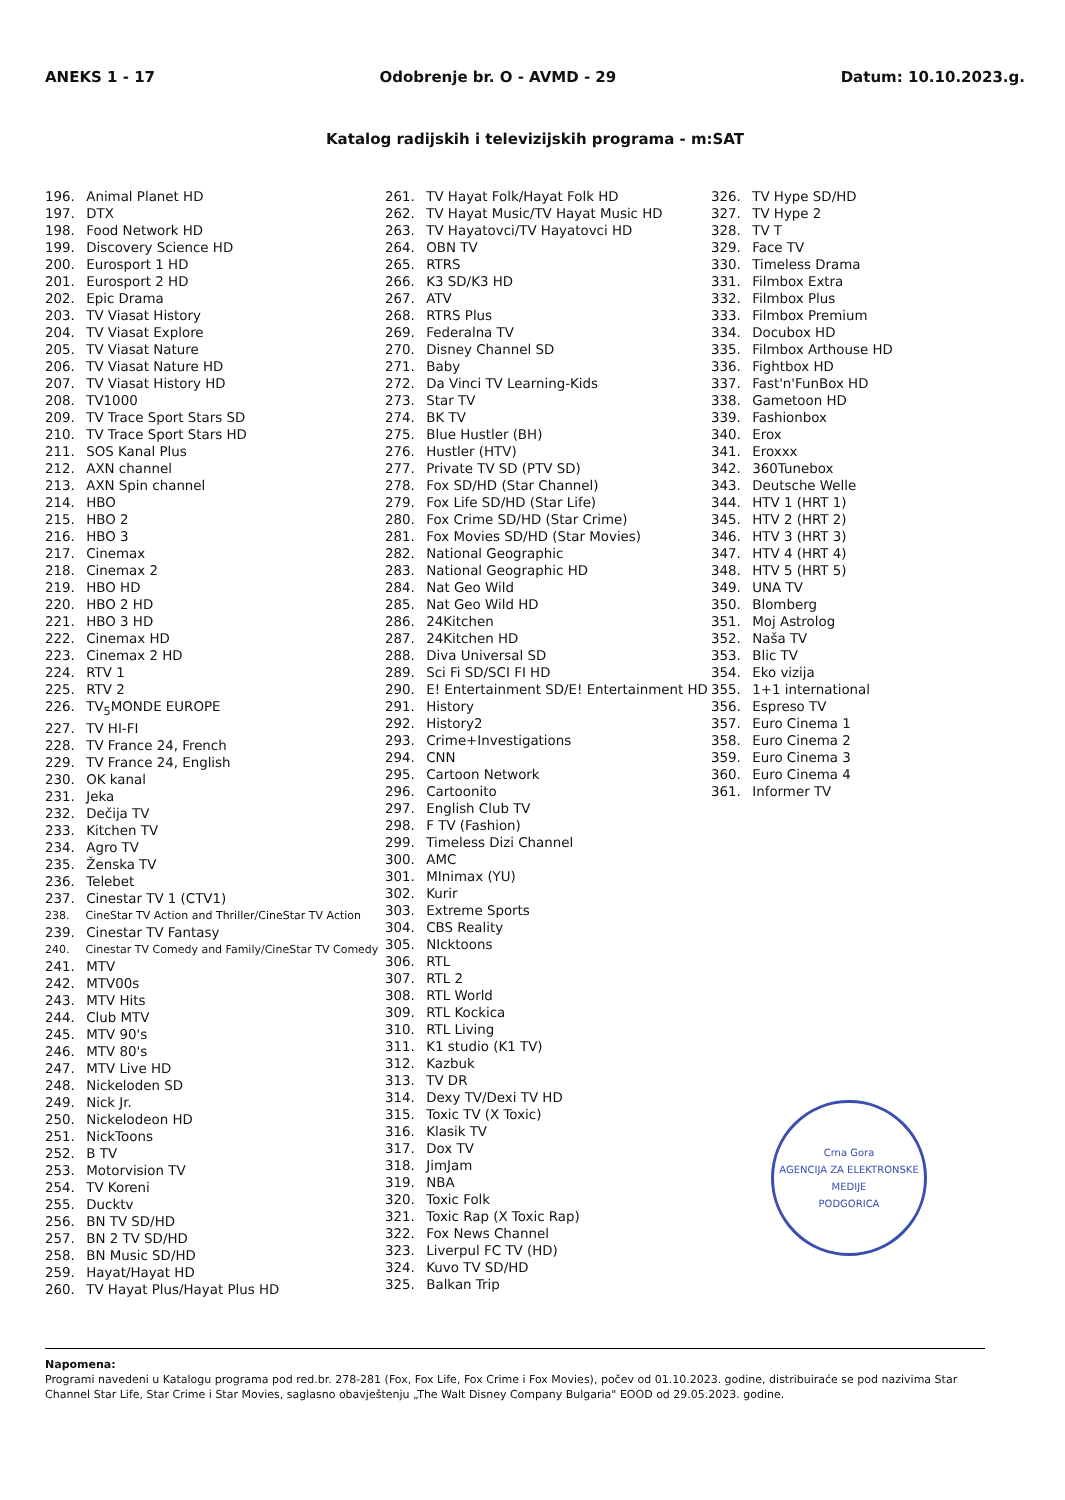ANEKS 1 - 17 Odobrenje br. O - AVMD - 29 Datum: 10.10.2023.g.
Katalog radijskih i televizijskih programa - m:SAT
196. Animal Planet HD
197. DTX
198. Food Network HD
199. Discovery Science HD
200. Eurosport 1 HD
201. Eurosport 2 HD
202. Epic Drama
203. TV Viasat History
204. TV Viasat Explore
205. TV Viasat Nature
206. TV Viasat Nature HD
207. TV Viasat History HD
208. TV1000
209. TV Trace Sport Stars SD
210. TV Trace Sport Stars HD
211. SOS Kanal Plus
212. AXN channel
213. AXN Spin channel
214. HBO
215. HBO 2
216. HBO 3
217. Cinemax
218. Cinemax 2
219. HBO HD
220. HBO 2 HD
221. HBO 3 HD
222. Cinemax HD
223. Cinemax 2 HD
224. RTV 1
225. RTV 2
226. TV<sub>5</sub>MONDE EUROPE
227. TV HI-FI
228. TV France 24, French
229. TV France 24, English
230. OK kanal
231. Jeka
232. Dečija TV
233. Kitchen TV
234. Agro TV
235. Ženska TV
236. Telebet
237. Cinestar TV 1 (CTV1)
238. CineStar TV Action and Thriller/CineStar TV Action
239. Cinestar TV Fantasy
240. Cinestar TV Comedy and Family/CineStar TV Comedy
241. MTV
242. MTV00s
243. MTV Hits
244. Club MTV
245. MTV 90's
246. MTV 80's
247. MTV Live HD
248. Nickeloden SD
249. Nick Jr.
250. Nickelodeon HD
251. NickToons
252. B TV
253. Motorvision TV
254. TV Koreni
255. Ducktv
256. BN TV SD/HD
257. BN 2 TV SD/HD
258. BN Music SD/HD
259. Hayat/Hayat HD
260. TV Hayat Plus/Hayat Plus HD
261. TV Hayat Folk/Hayat Folk HD
262. TV Hayat Music/TV Hayat Music HD
263. TV Hayatovci/TV Hayatovci HD
264. OBN TV
265. RTRS
266. K3 SD/K3 HD
267. ATV
268. RTRS Plus
269. Federalna TV
270. Disney Channel SD
271. Baby
272. Da Vinci TV Learning-Kids
273. Star TV
274. BK TV
275. Blue Hustler (BH)
276. Hustler (HTV)
277. Private TV SD (PTV SD)
278. Fox SD/HD (Star Channel)
279. Fox Life SD/HD (Star Life)
280. Fox Crime SD/HD (Star Crime)
281. Fox Movies SD/HD (Star Movies)
282. National Geographic
283. National Geographic HD
284. Nat Geo Wild
285. Nat Geo Wild HD
286. 24Kitchen
287. 24Kitchen HD
288. Diva Universal SD
289. Sci Fi SD/SCI FI HD
290. E! Entertainment SD/E! Entertainment HD
291. History
292. History2
293. Crime+Investigations
294. CNN
295. Cartoon Network
296. Cartoonito
297. English Club TV
298. F TV (Fashion)
299. Timeless Dizi Channel
300. AMC
301. MInimax (YU)
302. Kurir
303. Extreme Sports
304. CBS Reality
305. NIcktoons
306. RTL
307. RTL 2
308. RTL World
309. RTL Kockica
310. RTL Living
311. K1 studio (K1 TV)
312. Kazbuk
313. TV DR
314. Dexy TV/Dexi TV HD
315. Toxic TV (X Toxic)
316. Klasik TV
317. Dox TV
318. JimJam
319. NBA
320. Toxic Folk
321. Toxic Rap (X Toxic Rap)
322. Fox News Channel
323. Liverpul FC TV (HD)
324. Kuvo TV SD/HD
325. Balkan Trip
326. TV Hype SD/HD
327. TV Hype 2
328. TV T
329. Face TV
330. Timeless Drama
331. Filmbox Extra
332. Filmbox Plus
333. Filmbox Premium
334. Docubox HD
335. Filmbox Arthouse HD
336. Fightbox HD
337. Fast'n'FunBox HD
338. Gametoon HD
339. Fashionbox
340. Erox
341. Eroxxx
342. 360Tunebox
343. Deutsche Welle
344. HTV 1 (HRT 1)
345. HTV 2 (HRT 2)
346. HTV 3 (HRT 3)
347. HTV 4 (HRT 4)
348. HTV 5 (HRT 5)
349. UNA TV
350. Blomberg
351. Moj Astrolog
352. Naša TV
353. Blic TV
354. Eko vizija
355. 1+1 international
356. Espreso TV
357. Euro Cinema 1
358. Euro Cinema 2
359. Euro Cinema 3
360. Euro Cinema 4
361. Informer TV
Crna Gora
AGENCIJA ZA ELEKTRONSKE MEDIJE
PODGORICA
Napomena:
Programi navedeni u Katalogu programa pod red.br. 278-281 (Fox, Fox Life, Fox Crime i Fox Movies), počev od 01.10.2023. godine, distribuiraće se pod nazivima Star Channel Star Life, Star Crime i Star Movies, saglasno obavještenju „The Walt Disney Company Bulgaria" EOOD od 29.05.2023. godine.